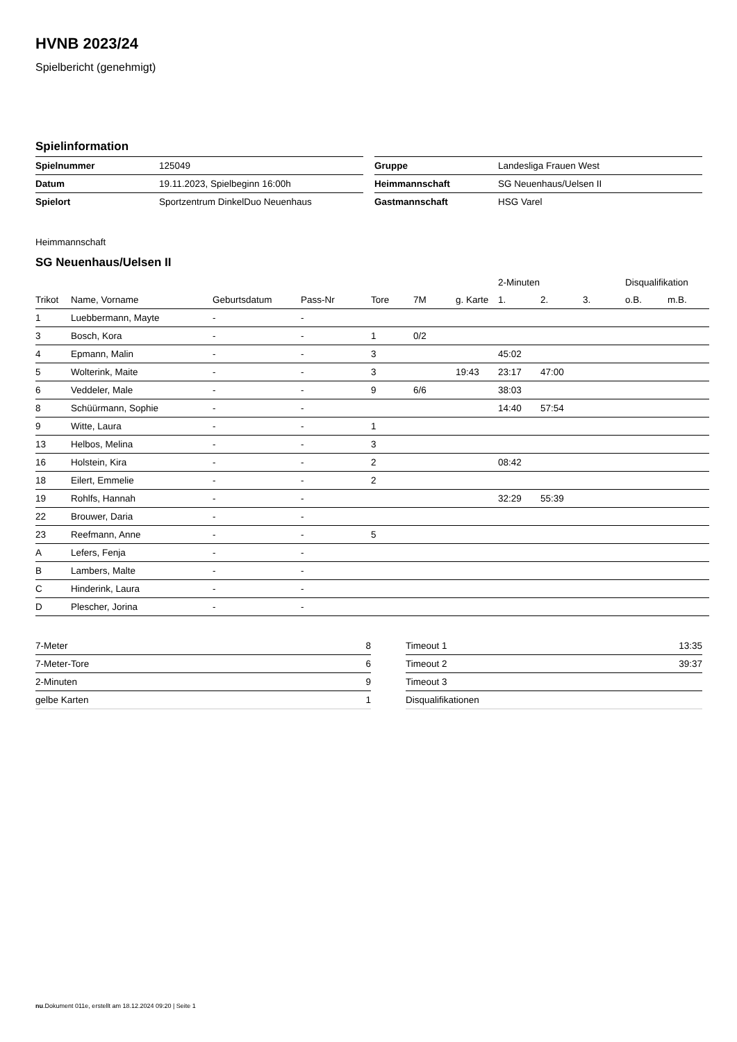HVNB 2023/24
Spielbericht (genehmigt)
Spielinformation
| Spielnummer | 125049 |
| Datum | 19.11.2023, Spielbeginn 16:00h |
| Spielort | Sportzentrum DinkelDuo Neuenhaus |
| Gruppe | Landesliga Frauen West |
| Heimmannschaft | SG Neuenhaus/Uelsen II |
| Gastmannschaft | HSG Varel |
Heimmannschaft
SG Neuenhaus/Uelsen II
| | | | | | | | 2-Minuten | | | Disqualifikation | |
| --- | --- | --- | --- | --- | --- | --- | --- | --- | --- | --- | --- |
| Trikot | Name, Vorname | Geburtsdatum | Pass-Nr | Tore | 7M | g. Karte | 1. | 2. | 3. | o.B. | m.B. |
| 1 | Luebbermann, Mayte | - | - | | | | | | | | |
| 3 | Bosch, Kora | - | - | 1 | 0/2 | | | | | | |
| 4 | Epmann, Malin | - | - | 3 | | | 45:02 | | | | |
| 5 | Wolterink, Maite | - | - | 3 | | 19:43 | 23:17 | 47:00 | | | |
| 6 | Veddeler, Male | - | - | 9 | 6/6 | | 38:03 | | | | |
| 8 | Schüürmann, Sophie | - | - | | | | 14:40 | 57:54 | | | |
| 9 | Witte, Laura | - | - | 1 | | | | | | | |
| 13 | Helbos, Melina | - | - | 3 | | | | | | | |
| 16 | Holstein, Kira | - | - | 2 | | | 08:42 | | | | |
| 18 | Eilert, Emmelie | - | - | 2 | | | | | | | |
| 19 | Rohlfs, Hannah | - | - | | | | 32:29 | 55:39 | | | |
| 22 | Brouwer, Daria | - | - | | | | | | | | |
| 23 | Reefmann, Anne | - | - | 5 | | | | | | | |
| A | Lefers, Fenja | - | - | | | | | | | | |
| B | Lambers, Malte | - | - | | | | | | | | |
| C | Hinderink, Laura | - | - | | | | | | | | |
| D | Plescher, Jorina | - | - | | | | | | | | |
| 7-Meter | 8 |
| 7-Meter-Tore | 6 |
| 2-Minuten | 9 |
| gelbe Karten | 1 |
| Timeout 1 | 13:35 |
| Timeout 2 | 39:37 |
| Timeout 3 | |
| Disqualifikationen | |
nu.Dokument 011e, erstellt am 18.12.2024 09:20 | Seite 1